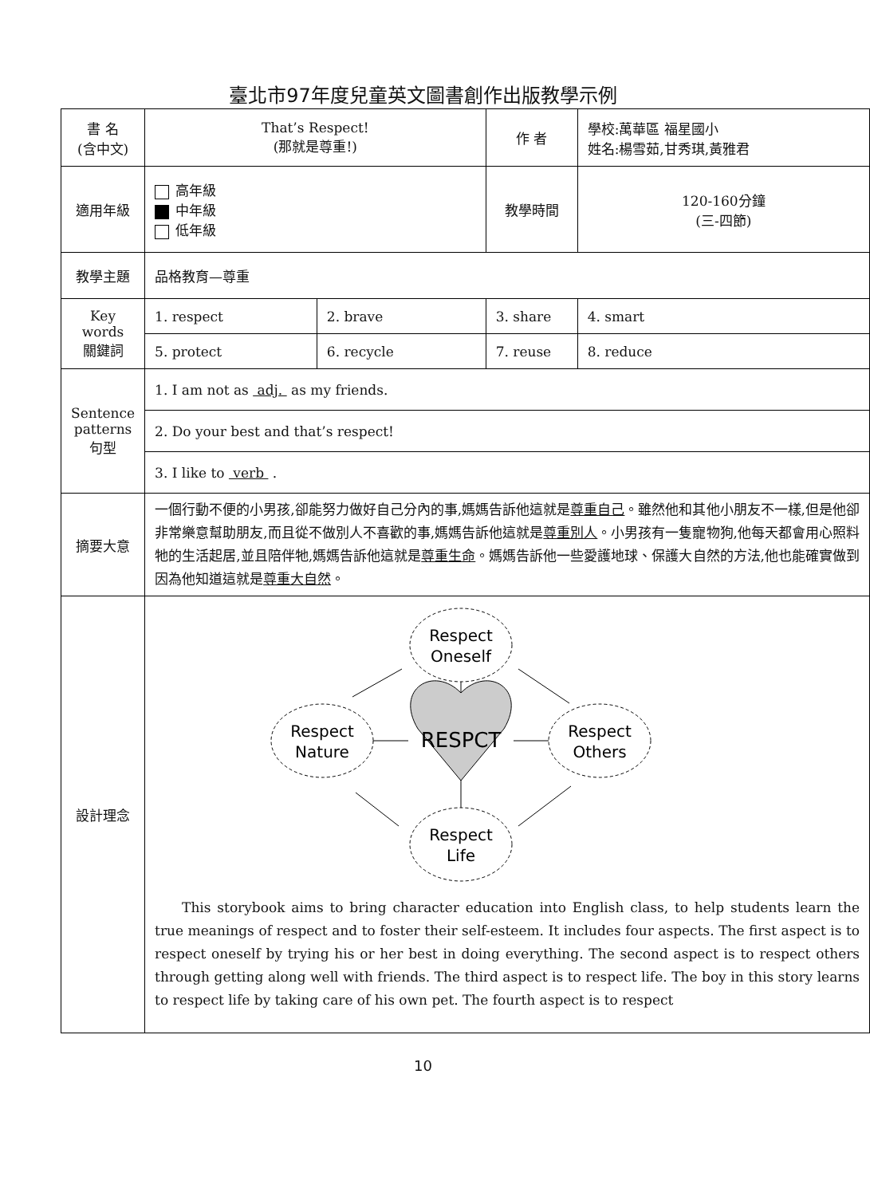臺北市97年度兒童英文圖書創作出版教學示例
| 書 名 (含中文) | That’s Respect! (那就是尊重!) | | 作 者 | 學校:萬華區 福星國小 姓名:楊雪茹,甘秀琪,黃雅君 | |
| 適用年級 | 高年級 中年級 低年級 | | 教學時間 | 120-160分鐘 (三-四節) | |
| 教學主題 | 品格教育—尊重 | | | | |
| Key words 關鍵詞 | 1. respect | 2. brave | 3. share | | 4. smart |
| | 5. protect | 6. recycle | 7. reuse | | 8. reduce |
| Sentence patterns 句型 | 1. I am not as adj. as my friends. | | | | |
| | 2. Do your best and that’s respect! | | | | |
| | 3. I like to verb . | | | | |
| 摘要大意 | 一個行動不便的小男孩,卻能努力做好自己分內的事,媽媽告訴他這就是 尊重自己 。雖然他和其他小朋友不一樣,但是他卻非常樂意幫助朋友,而且從不做別人不喜歡的事,媽媽告訴他這就是 尊重別人 。小男孩有一隻寵物狗,他每天都會用心照料牠的生活起居,並且陪伴牠,媽媽告訴他這就是 尊重生命 。媽媽告訴他一些愛護地球、保護大自然的方法,他也能確實做到因為他知道這就是 尊重大自然 。 | | | | |
| 設計理念 | Respect Oneself Respect Nature Respect Others Respect Life RESPCT This storybook aims to bring character education into English class, to help students learn the true meanings of respect and to foster their self-esteem. It includes four aspects. The first aspect is to respect oneself by trying his or her best in doing everything. The second aspect is to respect others through getting along well with friends. The third aspect is to respect life. The boy in this story learns to respect life by taking care of his own pet. The fourth aspect is to respect | | | | |
10